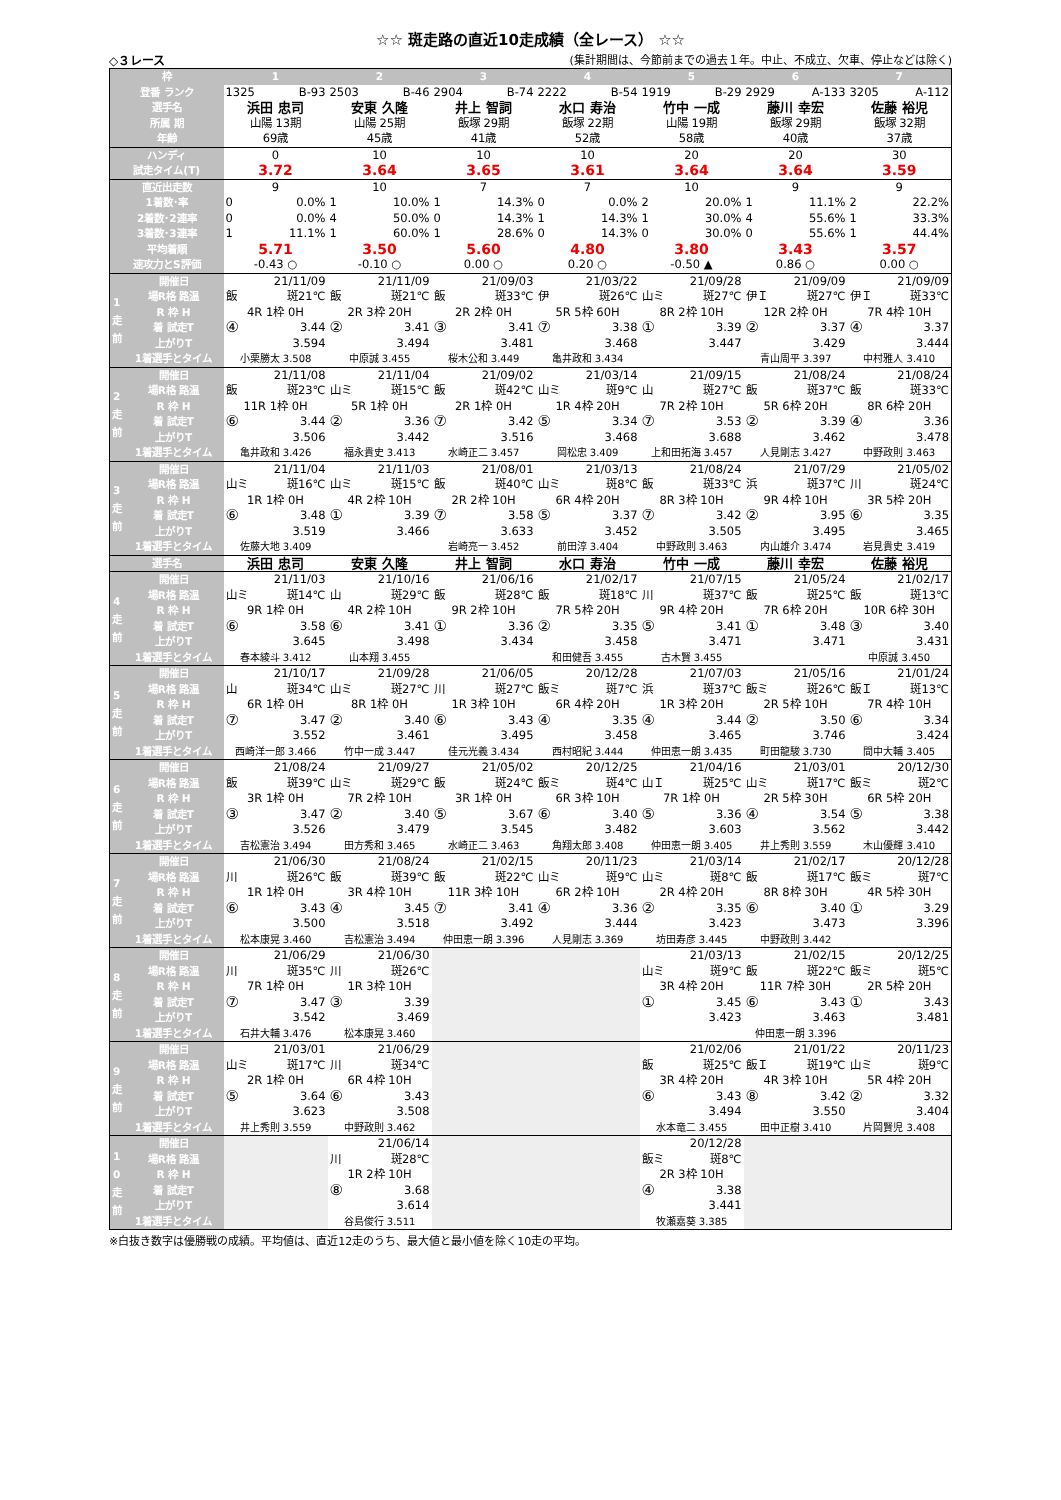☆☆ 斑走路の直近10走成績（全レース） ☆☆
◇３レース (集計期間は、今節前までの過去１年。中止、不成立、欠車、停止などは除く)
| 枠 | | 1 | 2 | 3 | 4 | 5 | 6 | 7 |
| --- | --- | --- | --- | --- | --- | --- | --- | --- |
| 登番 ランク | | 1325 B-93 | 2503 B-46 | 2904 B-74 | 2222 B-54 | 1919 B-29 | 2929 A-133 | 3205 A-112 |
| 選手名 | | 浜田 忠司 | 安東 久隆 | 井上 智詞 | 水口 寿治 | 竹中 一成 | 藤川 幸宏 | 佐藤 裕児 |
| 所属 期 | | 山陽 13期 | 山陽 25期 | 飯塚 29期 | 飯塚 22期 | 山陽 19期 | 飯塚 29期 | 飯塚 32期 |
| 年齢 | | 69歳 | 45歳 | 41歳 | 52歳 | 58歳 | 40歳 | 37歳 |
| ハンディ | | 0 | 10 | 10 | 10 | 20 | 20 | 30 |
| 試走タイム(T) | | 3.72 | 3.64 | 3.65 | 3.61 | 3.64 | 3.64 | 3.59 |
| 直近出走数 | | 9 | 10 | 7 | 7 | 10 | 9 | 9 |
| 1着数･率 | | 0 0.0% | 1 10.0% | 1 14.3% | 0 0.0% | 2 20.0% | 1 11.1% | 2 22.2% |
| 2着数･2連率 | | 0 0.0% | 4 50.0% | 0 14.3% | 1 14.3% | 1 30.0% | 4 55.6% | 1 33.3% |
| 3着数･3連率 | | 1 11.1% | 1 60.0% | 1 28.6% | 0 14.3% | 0 30.0% | 0 55.6% | 1 44.4% |
| 平均着順 | | 5.71 | 3.50 | 5.60 | 4.80 | 3.80 | 3.43 | 3.57 |
| 速攻力とS評価 | | -0.43 ○ | -0.10 ○ | 0.00 ○ | 0.20 ○ | -0.50 ▲ | 0.86 ○ | 0.00 ○ |
| 1 走 前 | 開催日 | 21/11/09 | 21/11/09 | 21/09/03 | 21/03/22 | 21/09/28 | 21/09/09 | 21/09/09 |
| | 場R格 路温 | 飯 斑21℃ | 飯 斑21℃ | 飯 斑33℃ | 伊 斑26℃ | 山ミ 斑27℃ | 伊Ｉ 斑27℃ | 伊Ｉ 斑33℃ |
| | R 枠 H | 4R 1枠 0H | 2R 3枠 20H | 2R 2枠 0H | 5R 5枠 60H | 8R 2枠 10H | 12R 2枠 0H | 7R 4枠 10H |
| | 着 試走T | ④ 3.44 | ② 3.41 | ③ 3.41 | ⑦ 3.38 | ① 3.39 | ② 3.37 | ④ 3.37 |
| | 上がりT | 3.594 | 3.494 | 3.481 | 3.468 | 3.447 | 3.429 | 3.444 |
| | 1着選手とタイム | 小栗勝太 3.508 | 中原誠 3.455 | 桜木公和 3.449 | 亀井政和 3.434 | | 青山周平 3.397 | 中村雅人 3.410 |
| 2 走 前 | 開催日 | 21/11/08 | 21/11/04 | 21/09/02 | 21/03/14 | 21/09/15 | 21/08/24 | 21/08/24 |
| | 場R格 路温 | 飯 斑23℃ | 山ミ 斑15℃ | 飯 斑42℃ | 山ミ 斑9℃ | 山 斑27℃ | 飯 斑37℃ | 飯 斑33℃ |
| | R 枠 H | 11R 1枠 0H | 5R 1枠 0H | 2R 1枠 0H | 1R 4枠 20H | 7R 2枠 10H | 5R 6枠 20H | 8R 6枠 20H |
| | 着 試走T | ⑥ 3.44 | ② 3.36 | ⑦ 3.42 | ⑤ 3.34 | ⑦ 3.53 | ② 3.39 | ④ 3.36 |
| | 上がりT | 3.506 | 3.442 | 3.516 | 3.468 | 3.688 | 3.462 | 3.478 |
| | 1着選手とタイム | 亀井政和 3.426 | 福永貴史 3.413 | 水崎正二 3.457 | 岡松忠 3.409 | 上和田拓海 3.457 | 人見剛志 3.427 | 中野政則 3.463 |
| 3 走 前 | 開催日 | 21/11/04 | 21/11/03 | 21/08/01 | 21/03/13 | 21/08/24 | 21/07/29 | 21/05/02 |
| | 場R格 路温 | 山ミ 斑16℃ | 山ミ 斑15℃ | 飯 斑40℃ | 山ミ 斑8℃ | 飯 斑33℃ | 浜 斑37℃ | 川 斑24℃ |
| | R 枠 H | 1R 1枠 0H | 4R 2枠 10H | 2R 2枠 10H | 6R 4枠 20H | 8R 3枠 10H | 9R 4枠 10H | 3R 5枠 20H |
| | 着 試走T | ⑥ 3.48 | ① 3.39 | ⑦ 3.58 | ⑤ 3.37 | ⑦ 3.42 | ② 3.95 | ⑥ 3.35 |
| | 上がりT | 3.519 | 3.466 | 3.633 | 3.452 | 3.505 | 3.495 | 3.465 |
| | 1着選手とタイム | 佐藤大地 3.409 | | 岩崎亮一 3.452 | 前田淳 3.404 | 中野政則 3.463 | 内山雄介 3.474 | 岩見貴史 3.419 |
| 選手名 | | 浜田 忠司 | 安東 久隆 | 井上 智詞 | 水口 寿治 | 竹中 一成 | 藤川 幸宏 | 佐藤 裕児 |
| 4 走 前 | 開催日 | 21/11/03 | 21/10/16 | 21/06/16 | 21/02/17 | 21/07/15 | 21/05/24 | 21/02/17 |
| | 場R格 路温 | 山ミ 斑14℃ | 山 斑29℃ | 飯 斑28℃ | 飯 斑18℃ | 川 斑37℃ | 飯 斑25℃ | 飯 斑13℃ |
| | R 枠 H | 9R 1枠 0H | 4R 2枠 10H | 9R 2枠 10H | 7R 5枠 20H | 9R 4枠 20H | 7R 6枠 20H | 10R 6枠 30H |
| | 着 試走T | ⑥ 3.58 | ⑥ 3.41 | ① 3.36 | ② 3.35 | ⑤ 3.41 | ① 3.48 | ③ 3.40 |
| | 上がりT | 3.645 | 3.498 | 3.434 | 3.458 | 3.471 | 3.471 | 3.431 |
| | 1着選手とタイム | 春本綾斗 3.412 | 山本翔 3.455 | | 和田健吾 3.455 | 古木賢 3.455 | | 中原誠 3.450 |
| 5 走 前 | 開催日 | 21/10/17 | 21/09/28 | 21/06/05 | 20/12/28 | 21/07/03 | 21/05/16 | 21/01/24 |
| | 場R格 路温 | 山 斑34℃ | 山ミ 斑27℃ | 川 斑27℃ | 飯ミ 斑7℃ | 浜 斑37℃ | 飯ミ 斑26℃ | 飯Ｉ 斑13℃ |
| | R 枠 H | 6R 1枠 0H | 8R 1枠 0H | 1R 3枠 10H | 6R 4枠 20H | 1R 3枠 20H | 2R 5枠 10H | 7R 4枠 10H |
| | 着 試走T | ⑦ 3.47 | ② 3.40 | ⑥ 3.43 | ④ 3.35 | ④ 3.44 | ② 3.50 | ⑥ 3.34 |
| | 上がりT | 3.552 | 3.461 | 3.495 | 3.458 | 3.465 | 3.746 | 3.424 |
| | 1着選手とタイム | 西崎洋一郎 3.466 | 竹中一成 3.447 | 佳元光義 3.434 | 西村昭紀 3.444 | 仲田恵一朗 3.435 | 町田龍駿 3.730 | 間中大輔 3.405 |
| 6 走 前 | 開催日 | 21/08/24 | 21/09/27 | 21/05/02 | 20/12/25 | 21/04/16 | 21/03/01 | 20/12/30 |
| | 場R格 路温 | 飯 斑39℃ | 山ミ 斑29℃ | 飯 斑24℃ | 飯ミ 斑4℃ | 山Ｉ 斑25℃ | 山ミ 斑17℃ | 飯ミ 斑2℃ |
| | R 枠 H | 3R 1枠 0H | 7R 2枠 10H | 3R 1枠 0H | 6R 3枠 10H | 7R 1枠 0H | 2R 5枠 30H | 6R 5枠 20H |
| | 着 試走T | ③ 3.47 | ② 3.40 | ⑤ 3.67 | ⑥ 3.40 | ⑤ 3.36 | ④ 3.54 | ⑤ 3.38 |
| | 上がりT | 3.526 | 3.479 | 3.545 | 3.482 | 3.603 | 3.562 | 3.442 |
| | 1着選手とタイム | 吉松憲治 3.494 | 田方秀和 3.465 | 水崎正二 3.463 | 角翔太郎 3.408 | 仲田恵一朗 3.405 | 井上秀則 3.559 | 木山優輝 3.410 |
| 7 走 前 | 開催日 | 21/06/30 | 21/08/24 | 21/02/15 | 20/11/23 | 21/03/14 | 21/02/17 | 20/12/28 |
| | 場R格 路温 | 川 斑26℃ | 飯 斑39℃ | 飯 斑22℃ | 山ミ 斑9℃ | 山ミ 斑8℃ | 飯 斑17℃ | 飯ミ 斑7℃ |
| | R 枠 H | 1R 1枠 0H | 3R 4枠 10H | 11R 3枠 10H | 6R 2枠 10H | 2R 4枠 20H | 8R 8枠 30H | 4R 5枠 30H |
| | 着 試走T | ⑥ 3.43 | ④ 3.45 | ⑦ 3.41 | ④ 3.36 | ② 3.35 | ⑥ 3.40 | ① 3.29 |
| | 上がりT | 3.500 | 3.518 | 3.492 | 3.444 | 3.423 | 3.473 | 3.396 |
| | 1着選手とタイム | 松本康晃 3.460 | 吉松憲治 3.494 | 仲田恵一朗 3.396 | 人見剛志 3.369 | 坊田寿彦 3.445 | 中野政則 3.442 | |
| 8 走 前 | 開催日 | 21/06/29 | 21/06/30 | | | 21/03/13 | 21/02/15 | 20/12/25 |
| | 場R格 路温 | 川 斑35℃ | 川 斑26℃ | | | 山ミ 斑9℃ | 飯 斑22℃ | 飯ミ 斑5℃ |
| | R 枠 H | 7R 1枠 0H | 1R 3枠 10H | | | 3R 4枠 20H | 11R 7枠 30H | 2R 5枠 20H |
| | 着 試走T | ⑦ 3.47 | ③ 3.39 | | | ① 3.45 | ⑥ 3.43 | ① 3.43 |
| | 上がりT | 3.542 | 3.469 | | | 3.423 | 3.463 | 3.481 |
| | 1着選手とタイム | 石井大輔 3.476 | 松本康晃 3.460 | | | | 仲田恵一朗 3.396 | |
| 9 走 前 | 開催日 | 21/03/01 | 21/06/29 | | | 21/02/06 | 21/01/22 | 20/11/23 |
| | 場R格 路温 | 山ミ 斑17℃ | 川 斑34℃ | | | 飯 斑25℃ | 飯Ｉ 斑19℃ | 山ミ 斑9℃ |
| | R 枠 H | 2R 1枠 0H | 6R 4枠 10H | | | 3R 4枠 20H | 4R 3枠 10H | 5R 4枠 20H |
| | 着 試走T | ⑤ 3.64 | ⑥ 3.43 | | | ⑥ 3.43 | ⑧ 3.42 | ② 3.32 |
| | 上がりT | 3.623 | 3.508 | | | 3.494 | 3.550 | 3.404 |
| | 1着選手とタイム | 井上秀則 3.559 | 中野政則 3.462 | | | 水本竜二 3.455 | 田中正樹 3.410 | 片岡賢児 3.408 |
| 1 0 走 前 | 開催日 | | 21/06/14 | | | 20/12/28 | | |
| | 場R格 路温 | | 川 斑28℃ | | | 飯ミ 斑8℃ | | |
| | R 枠 H | | 1R 2枠 10H | | | 2R 3枠 10H | | |
| | 着 試走T | | ⑧ 3.68 | | | ④ 3.38 | | |
| | 上がりT | | 3.614 | | | 3.441 | | |
| | 1着選手とタイム | | 谷島俊行 3.511 | | | 牧瀬嘉葵 3.385 | | |
※白抜き数字は優勝戦の成績。平均値は、直近12走のうち、最大値と最小値を除く10走の平均。